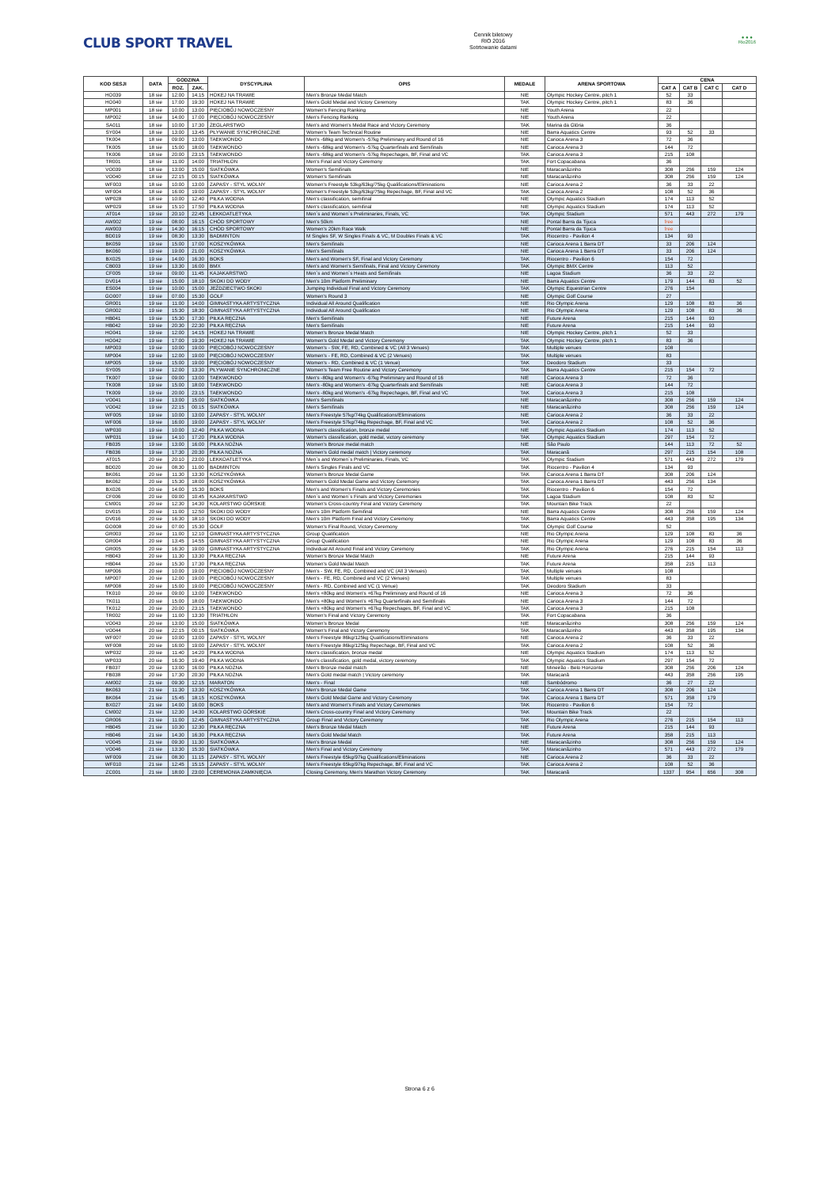CLUB SPORT TRAVEL
Cennik biletowy
RIO 2016
Sotrtowanie datami
● ● ●
Rio2016
| KOD SESJI | DATA | GODZINA | | DYSCYPLINA | OPIS | MEDALE | ARENA SPORTOWA | CENA | | | |
| --- | --- | --- | --- | --- | --- | --- | --- | --- | --- | --- | --- |
| | | ROZ. | ZAK. | | | | | CAT A | CAT B | CAT C | CAT D |
| HO039 | 18 sie | 12:00 | 14:15 | HOKEJ NA TRAWIE | Men's Bronze Medal Match | NIE | Olympic Hockey Centre, pitch 1 | 52 | 33 | | |
| HO040 | 18 sie | 17:00 | 19:30 | HOKEJ NA TRAWIE | Men's Gold Medal and Victory Ceremony | TAK | Olympic Hockey Centre, pitch 1 | 83 | 36 | | |
| MP001 | 18 sie | 10:00 | 13:00 | PIĘCIOBÓJ NOWOCZESNY | Women's Fencing Ranking | NIE | Youth Arena | 22 | | | |
| MP002 | 18 sie | 14:00 | 17:00 | PIĘCIOBÓJ NOWOCZESNY | Men's Fencing Ranking | NIE | Youth Arena | 22 | | | |
| SA011 | 18 sie | 10:00 | 17:30 | ŻEGLARSTWO | Men's and Women's Medal Race and Victory Ceremony | TAK | Marina da Glória | 36 | | | |
| SY004 | 18 sie | 13:00 | 13:45 | PŁYWANIE SYNCHRONICZNE | Women's Team Technical Routine | NIE | Barra Aquatics Centre | 93 | 52 | 33 | |
| TK004 | 18 sie | 09:00 | 13:00 | TAEKWONDO | Men's -68kg and Women's -57kg Preliminary and Round of 16 | NIE | Carioca Arena 3 | 72 | 36 | | |
| TK005 | 18 sie | 15:00 | 18:00 | TAEKWONDO | Men's -68kg and Women's -57kg Quarterfinals and Semifinals | NIE | Carioca Arena 3 | 144 | 72 | | |
| TK006 | 18 sie | 20:00 | 23:15 | TAEKWONDO | Men's -68kg and Women's -57kg Repechages, BF, Final and VC | TAK | Carioca Arena 3 | 215 | 108 | | |
| TR001 | 18 sie | 11:00 | 14:00 | TRIATHLON | Men's Final and Victory Ceremony | TAK | Fort Copacabana | 36 | | | |
| VO039 | 18 sie | 13:00 | 15:00 | SIATKÓWKA | Women's Semifinals | NIE | Maracanãzinho | 308 | 256 | 159 | 124 |
| VO040 | 18 sie | 22:15 | 00:15 | SIATKÓWKA | Women's Semifinals | NIE | Maracanãzinho | 308 | 256 | 159 | 124 |
| WF003 | 18 sie | 10:00 | 13:00 | ZAPASY - STYL WOLNY | Women's Freestyle 53kg/63kg/75kg Qualifications/Eliminations | NIE | Carioca Arena 2 | 36 | 33 | 22 | |
| WF004 | 18 sie | 16:00 | 19:00 | ZAPASY - STYL WOLNY | Women's Freestyle 53kg/63kg/75kg Repechage, BF, Final and VC | TAK | Carioca Arena 2 | 108 | 52 | 36 | |
| WP028 | 18 sie | 10:00 | 12:40 | PIŁKA WODNA | Men's classification, semifinal | NIE | Olympic Aquatics Stadium | 174 | 113 | 52 | |
| WP029 | 18 sie | 15:10 | 17:50 | PIŁKA WODNA | Men's classification, semifinal | NIE | Olympic Aquatics Stadium | 174 | 113 | 52 | |
| AT014 | 19 sie | 20:10 | 22:45 | LEKKOATLETYKA | Men´s and Women´s Preliminaries, Finals, VC | TAK | Olympic Stadium | 571 | 443 | 272 | 179 |
| AW002 | 19 sie | 08:00 | 16:15 | CHÓD SPORTOWY | Men's 50km | NIE | Pontal Barra da Tijuca | free | | | |
| AW003 | 19 sie | 14:30 | 16:15 | CHÓD SPORTOWY | Women's 20km Race Walk | NIE | Pontal Barra da Tijuca | free | | | |
| BD019 | 19 sie | 08:30 | 13:30 | BADMINTON | M Singles SF, W Singles Finals & VC, M Doubles Finals & VC | TAK | Riocentro - Pavilion 4 | 134 | 93 | | |
| BK059 | 19 sie | 15:00 | 17:00 | KOSZYKÓWKA | Men's Semifinals | NIE | Carioca Arena 1 Barra DT | 33 | 206 | 124 | |
| BK060 | 19 sie | 19:00 | 21:00 | KOSZYKÓWKA | Men's Semifinals | NIE | Carioca Arena 1 Barra DT | 33 | 206 | 124 | |
| BX025 | 19 sie | 14:00 | 16:30 | BOKS | Men's and Women's SF, Final and Victory Ceremony | TAK | Riocentro - Pavilion 6 | 154 | 72 | | |
| CB003 | 19 sie | 13:30 | 16:00 | BMX | Men's and Women's Semifinals, Final and Victory Ceremony | TAK | Olympic BMX Centre | 113 | 52 | | |
| CF005 | 19 sie | 09:00 | 11:45 | KAJAKARSTWO | Men´s and Women´s Heats and Semifinals | NIE | Lagoa Stadium | 36 | 33 | 22 | |
| DV014 | 19 sie | 15:00 | 18:10 | SKOKI DO WODY | Men's 10m Platform Preliminary | NIE | Barra Aquatics Centre | 179 | 144 | 83 | 52 |
| ES004 | 19 sie | 10:00 | 15:00 | JEŹDZIECTWO SKOKI | Jumping Individual Final and Victory Ceremony | TAK | Olympic Equestrian Centre | 276 | 154 | | |
| GO007 | 19 sie | 07:00 | 15:30 | GOLF | Women's Round 3 | NIE | Olympic Golf Course | 27 | | | |
| GR001 | 19 sie | 11:00 | 14:00 | GIMNASTYKA ARTYSTYCZNA | Individual All Around Qualification | NIE | Rio Olympic Arena | 129 | 108 | 83 | 36 |
| GR002 | 19 sie | 15:30 | 18:30 | GIMNASTYKA ARTYSTYCZNA | Individual All Around Qualification | NIE | Rio Olympic Arena | 129 | 108 | 83 | 36 |
| HB041 | 19 sie | 15:30 | 17:30 | PIŁKA RĘCZNA | Men's Semifinals | NIE | Future Arena | 215 | 144 | 93 | |
| HB042 | 19 sie | 20:30 | 22:30 | PIŁKA RĘCZNA | Men's Semifinals | NIE | Future Arena | 215 | 144 | 93 | |
| HO041 | 19 sie | 12:00 | 14:15 | HOKEJ NA TRAWIE | Women's Bronze Medal Match | NIE | Olympic Hockey Centre, pitch 1 | 52 | 33 | | |
| HO042 | 19 sie | 17:00 | 19:30 | HOKEJ NA TRAWIE | Women's Gold Medal and Victory Ceremony | TAK | Olympic Hockey Centre, pitch 1 | 83 | 36 | | |
| MP003 | 19 sie | 10:00 | 19:00 | PIĘCIOBÓJ NOWOCZESNY | Women's - SW, FE, RD, Combined & VC (All 3 Venues) | TAK | Multiple venues | 108 | | | |
| MP004 | 19 sie | 12:00 | 19:00 | PIĘCIOBÓJ NOWOCZESNY | Women's - FE, RD, Combined & VC (2 Venues) | TAK | Multiple venues | 83 | | | |
| MP005 | 19 sie | 15:00 | 19:00 | PIĘCIOBÓJ NOWOCZESNY | Women's - RD, Combined & VC (1 Venue) | TAK | Deodoro Stadium | 33 | | | |
| SY005 | 19 sie | 12:00 | 13:30 | PŁYWANIE SYNCHRONICZNE | Women's Team Free Routine and Victory Ceremony | TAK | Barra Aquatics Centre | 215 | 154 | 72 | |
| TK007 | 19 sie | 09:00 | 13:00 | TAEKWONDO | Men's -80kg and Women's -67kg Preliminary and Round of 16 | NIE | Carioca Arena 3 | 72 | 36 | | |
| TK008 | 19 sie | 15:00 | 18:00 | TAEKWONDO | Men's -80kg and Women's -67kg Quarterfinals and Semifinals | NIE | Carioca Arena 3 | 144 | 72 | | |
| TK009 | 19 sie | 20:00 | 23:15 | TAEKWONDO | Men's -80kg and Women's -67kg Repechages, BF, Final and VC | TAK | Carioca Arena 3 | 215 | 108 | | |
| VO041 | 19 sie | 13:00 | 15:00 | SIATKÓWKA | Men's Semifinals | NIE | Maracanãzinho | 308 | 256 | 159 | 124 |
| VO042 | 19 sie | 22:15 | 00:15 | SIATKÓWKA | Men's Semifinals | NIE | Maracanãzinho | 308 | 256 | 159 | 124 |
| WF005 | 19 sie | 10:00 | 13:00 | ZAPASY - STYL WOLNY | Men's Freestyle 57kg/74kg Qualifications/Eliminations | NIE | Carioca Arena 2 | 36 | 33 | 22 | |
| WF006 | 19 sie | 16:00 | 19:00 | ZAPASY - STYL WOLNY | Men's Freestyle 57kg/74kg Repechage, BF, Final and VC | TAK | Carioca Arena 2 | 108 | 52 | 36 | |
| WP030 | 19 sie | 10:00 | 12:40 | PIŁKA WODNA | Women's classification, bronze medal | NIE | Olympic Aquatics Stadium | 174 | 113 | 52 | |
| WP031 | 19 sie | 14:10 | 17:20 | PIŁKA WODNA | Women's classification, gold medal, victory ceremony | TAK | Olympic Aquatics Stadium | 297 | 154 | 72 | |
| FB035 | 19 sie | 13:00 | 16:00 | PIŁKA NOŻNA | Women's Bronze medal match | NIE | São Paulo | 144 | 113 | 72 | 52 |
| FB036 | 19 sie | 17:30 | 20:30 | PIŁKA NOŻNA | Women's Gold medal match / Victory ceremony | TAK | Maracanã | 297 | 215 | 154 | 108 |
| AT015 | 20 sie | 20:10 | 23:00 | LEKKOATLETYKA | Men´s and Women´s Preliminaries, Finals, VC | TAK | Olympic Stadium | 571 | 443 | 272 | 179 |
| BD020 | 20 sie | 08:30 | 11:00 | BADMINTON | Men's Singles Finals and VC | TAK | Riocentro - Pavilion 4 | 134 | 93 | | |
| BK061 | 20 sie | 11:30 | 13:30 | KOSZYKÓWKA | Women's Bronze Medal Game | TAK | Carioca Arena 1 Barra DT | 308 | 206 | 124 | |
| BK062 | 20 sie | 15:30 | 18:00 | KOSZYKÓWKA | Women's Gold Medal Game and Victory Ceremony | TAK | Carioca Arena 1 Barra DT | 443 | 256 | 134 | |
| BX026 | 20 sie | 14:00 | 15:30 | BOKS | Men's and Women's Finals and Victory Ceremonies | TAK | Riocentro - Pavilion 6 | 154 | 72 | | |
| CF006 | 20 sie | 09:00 | 10:45 | KAJAKARSTWO | Men´s and Women´s Finals and Victory Ceremonies | TAK | Lagoa Stadium | 108 | 83 | 52 | |
| CM001 | 20 sie | 12:30 | 14:30 | KOLARSTWO GÓRSKIE | Women's Cross-country Final and Victory Ceremony | TAK | Mountain Bike Track | 22 | | | |
| DV015 | 20 sie | 11:00 | 12:50 | SKOKI DO WODY | Men's 10m Platform Semifinal | NIE | Barra Aquatics Centre | 308 | 256 | 159 | 124 |
| DV016 | 20 sie | 16:30 | 18:10 | SKOKI DO WODY | Men's 10m Platform Final and Victory Ceremony | TAK | Barra Aquatics Centre | 443 | 358 | 195 | 134 |
| GO008 | 20 sie | 07:00 | 15:30 | GOLF | Women's Final Round, Victory Ceremony | TAK | Olympic Golf Course | 52 | | | |
| GR003 | 20 sie | 11:00 | 12:10 | GIMNASTYKA ARTYSTYCZNA | Group Qualification | NIE | Rio Olympic Arena | 129 | 108 | 83 | 36 |
| GR004 | 20 sie | 13:45 | 14:55 | GIMNASTYKA ARTYSTYCZNA | Group Qualification | NIE | Rio Olympic Arena | 129 | 108 | 83 | 36 |
| GR005 | 20 sie | 16:30 | 19:00 | GIMNASTYKA ARTYSTYCZNA | Individual All Around Final and Victory Ceremony | TAK | Rio Olympic Arena | 276 | 215 | 154 | 113 |
| HB043 | 20 sie | 11:30 | 13:30 | PIŁKA RĘCZNA | Women's Bronze Medal Match | NIE | Future Arena | 215 | 144 | 93 | |
| HB044 | 20 sie | 15:30 | 17:30 | PIŁKA RĘCZNA | Women's Gold Medal Match | TAK | Future Arena | 358 | 215 | 113 | |
| MP006 | 20 sie | 10:00 | 19:00 | PIĘCIOBÓJ NOWOCZESNY | Men's - SW, FE, RD, Combined and VC (All 3 Venues) | TAK | Multiple venues | 108 | | | |
| MP007 | 20 sie | 12:00 | 19:00 | PIĘCIOBÓJ NOWOCZESNY | Men's - FE, RD, Combined and VC (2 Venues) | TAK | Multiple venues | 83 | | | |
| MP008 | 20 sie | 15:00 | 19:00 | PIĘCIOBÓJ NOWOCZESNY | Men's - RD, Combined and VC (1 Venue) | TAK | Deodoro Stadium | 33 | | | |
| TK010 | 20 sie | 09:00 | 13:00 | TAEKWONDO | Men's +80kg and Women's +67kg Preliminary and Round of 16 | NIE | Carioca Arena 3 | 72 | 36 | | |
| TK011 | 20 sie | 15:00 | 18:00 | TAEKWONDO | Men's +80kg and Women's +67kg Quarterfinals and Semifinals | NIE | Carioca Arena 3 | 144 | 72 | | |
| TK012 | 20 sie | 20:00 | 23:15 | TAEKWONDO | Men's +80kg and Women's +67kg Repechages, BF, Final and VC | TAK | Carioca Arena 3 | 215 | 108 | | |
| TR002 | 20 sie | 11:00 | 13:30 | TRIATHLON | Women's Final and Victory Ceremony | TAK | Fort Copacabana | 36 | | | |
| VO043 | 20 sie | 13:00 | 15:00 | SIATKÓWKA | Women's Bronze Medal | NIE | Maracanãzinho | 308 | 256 | 159 | 124 |
| VO044 | 20 sie | 22:15 | 00:15 | SIATKÓWKA | Women's Final and Victory Ceremony | TAK | Maracanãzinho | 443 | 358 | 195 | 134 |
| WF007 | 20 sie | 10:00 | 13:00 | ZAPASY - STYL WOLNY | Men's Freestyle 86kg/125kg Qualifications/Eliminations | NIE | Carioca Arena 2 | 36 | 33 | 22 | |
| WF008 | 20 sie | 16:00 | 19:00 | ZAPASY - STYL WOLNY | Men's Freestyle 86kg/125kg Repechage, BF, Final and VC | TAK | Carioca Arena 2 | 108 | 52 | 36 | |
| WP032 | 20 sie | 11:40 | 14:20 | PIŁKA WODNA | Men's classification, bronze medal | NIE | Olympic Aquatics Stadium | 174 | 113 | 52 | |
| WP033 | 20 sie | 16:30 | 19:40 | PIŁKA WODNA | Men's classification, gold medal, victory ceremony | TAK | Olympic Aquatics Stadium | 297 | 154 | 72 | |
| FB037 | 20 sie | 13:00 | 16:00 | PIŁKA NOŻNA | Men's Bronze medal match | NIE | Mineirão - Belo Horizonte | 308 | 256 | 206 | 124 |
| FB038 | 20 sie | 17:30 | 20:30 | PIŁKA NOŻNA | Men's Gold medal match / Victory ceremony | TAK | Maracanã | 443 | 358 | 256 | 195 |
| AM002 | 21 sie | 09:30 | 12:15 | MARATON | Men's - Final | NIE | Sambódromo | 36 | 27 | 22 | |
| BK063 | 21 sie | 11:30 | 13:30 | KOSZYKÓWKA | Men's Bronze Medal Game | TAK | Carioca Arena 1 Barra DT | 308 | 206 | 124 | |
| BK064 | 21 sie | 15:45 | 18:15 | KOSZYKÓWKA | Men's Gold Medal Game and Victory Ceremony | TAK | Carioca Arena 1 Barra DT | 571 | 358 | 179 | |
| BX027 | 21 sie | 14:00 | 16:00 | BOKS | Men's and Women's Finals and Victory Ceremonies | TAK | Riocentro - Pavilion 6 | 154 | 72 | | |
| CM002 | 21 sie | 12:30 | 14:30 | KOLARSTWO GÓRSKIE | Men's Cross-country Final and Victory Ceremony | TAK | Mountain Bike Track | 22 | | | |
| GR006 | 21 sie | 11:00 | 12:45 | GIMNASTYKA ARTYSTYCZNA | Group Final and Victory Ceremony | TAK | Rio Olympic Arena | 276 | 215 | 154 | 113 |
| HB045 | 21 sie | 10:30 | 12:30 | PIŁKA RĘCZNA | Men's Bronze Medal Match | NIE | Future Arena | 215 | 144 | 93 | |
| HB046 | 21 sie | 14:30 | 16:30 | PIŁKA RĘCZNA | Men's Gold Medal Match | TAK | Future Arena | 358 | 215 | 113 | |
| VO045 | 21 sie | 09:30 | 11:30 | SIATKÓWKA | Men's Bronze Medal | NIE | Maracanãzinho | 308 | 256 | 159 | 124 |
| VO046 | 21 sie | 13:30 | 15:30 | SIATKÓWKA | Men's Final and Victory Ceremony | TAK | Maracanãzinho | 571 | 443 | 272 | 179 |
| WF009 | 21 sie | 08:30 | 11:15 | ZAPASY - STYL WOLNY | Men's Freestyle 65kg/97kg Qualifications/Eliminations | NIE | Carioca Arena 2 | 36 | 33 | 22 | |
| WF010 | 21 sie | 12:45 | 15:15 | ZAPASY - STYL WOLNY | Men's Freestyle 65kg/97kg Repechage, BF, Final and VC | TAK | Carioca Arena 2 | 108 | 52 | 36 | |
| ZC001 | 21 sie | 18:00 | 23:00 | CEREMONIA ZAMKNIĘCIA | Closing Ceremony, Men's Marathon Victory Ceremony | TAK | Maracanã | 1337 | 954 | 656 | 308 |
Strona 6 z 6